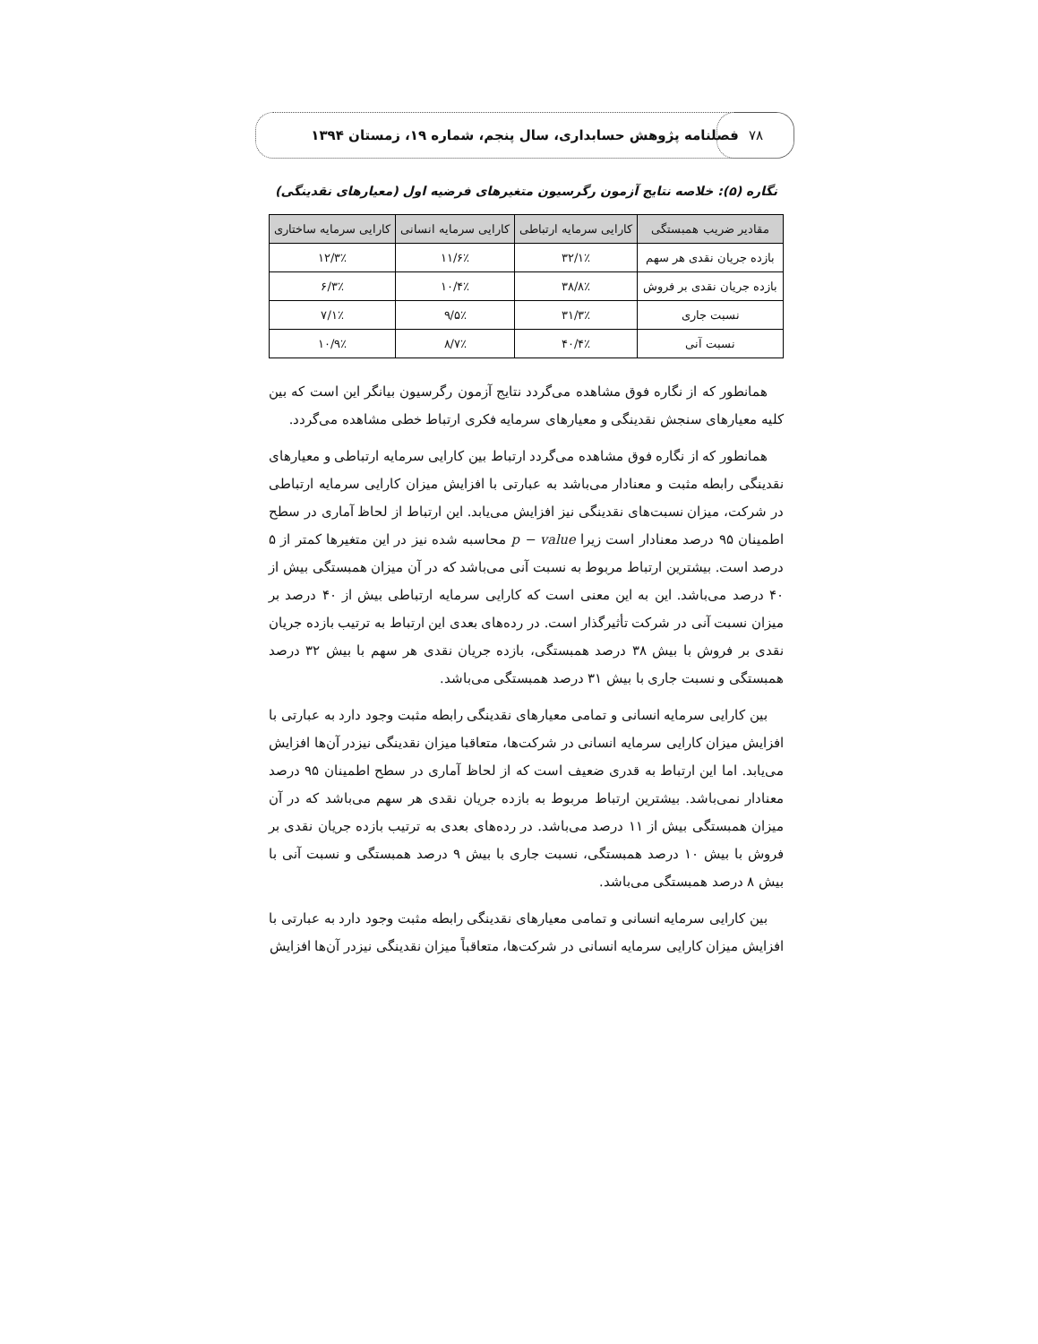۷۸
فصلنامه پژوهش حسابداری، سال پنجم، شماره ۱۹، زمستان ۱۳۹۴
نگاره (۵): خلاصه نتایج آزمون رگرسیون متغیرهای فرضیه اول (معیارهای نقدینگی)
| مقادیر ضریب همبستگی | کارایی سرمایه ارتباطی | کارایی سرمایه انسانی | کارایی سرمایه ساختاری |
| --- | --- | --- | --- |
| بازده جریان نقدی هر سهم | ۳۲/۱٪ | ۱۱/۶٪ | ۱۲/۳٪ |
| بازده جریان نقدی بر فروش | ۳۸/۸٪ | ۱۰/۴٪ | ۶/۳٪ |
| نسبت جاری | ۳۱/۳٪ | ۹/۵٪ | ۷/۱٪ |
| نسبت آنی | ۴۰/۴٪ | ۸/۷٪ | ۱۰/۹٪ |
همانطور که از نگاره فوق مشاهده می‌گردد نتایج آزمون رگرسیون بیانگر این است که بین کلیه معیارهای سنجش نقدینگی و معیارهای سرمایه فکری ارتباط خطی مشاهده می‌گردد.
همانطور که از نگاره فوق مشاهده می‌گردد ارتباط بین کارایی سرمایه ارتباطی و معیارهای نقدینگی رابطه مثبت و معنادار می‌باشد به عبارتی با افزایش میزان کارایی سرمایه ارتباطی در شرکت، میزان نسبت‌های نقدینگی نیز افزایش می‌یابد. این ارتباط از لحاظ آماری در سطح اطمینان ۹۵ درصد معنادار است زیرا p − value محاسبه شده نیز در این متغیرها کمتر از ۵ درصد است. بیشترین ارتباط مربوط به نسبت آنی می‌باشد که در آن میزان همبستگی بیش از ۴۰ درصد می‌باشد. این به این معنی است که کارایی سرمایه ارتباطی بیش از ۴۰ درصد بر میزان نسبت آنی در شرکت تأثیرگذار است. در رده‌های بعدی این ارتباط به ترتیب بازده جریان نقدی بر فروش با بیش ۳۸ درصد همبستگی، بازده جریان نقدی هر سهم با بیش ۳۲ درصد همبستگی و نسبت جاری با بیش ۳۱ درصد همبستگی می‌باشد.
بین کارایی سرمایه انسانی و تمامی معیارهای نقدینگی رابطه مثبت وجود دارد به عبارتی با افزایش میزان کارایی سرمایه انسانی در شرکت‌ها، متعاقبا میزان نقدینگی نیزدر آن‌ها افزایش می‌یابد. اما این ارتباط به قدری ضعیف است که از لحاظ آماری در سطح اطمینان ۹۵ درصد معنادار نمی‌باشد. بیشترین ارتباط مربوط به بازده جریان نقدی هر سهم می‌باشد که در آن میزان همبستگی بیش از ۱۱ درصد می‌باشد. در رده‌های بعدی به ترتیب بازده جریان نقدی بر فروش با بیش ۱۰ درصد همبستگی، نسبت جاری با بیش ۹ درصد همبستگی و نسبت آنی با بیش ۸ درصد همبستگی می‌باشد.
بین کارایی سرمایه انسانی و تمامی معیارهای نقدینگی رابطه مثبت وجود دارد به عبارتی با افزایش میزان کارایی سرمایه انسانی در شرکت‌ها، متعاقباً میزان نقدینگی نیزدر آن‌ها افزایش